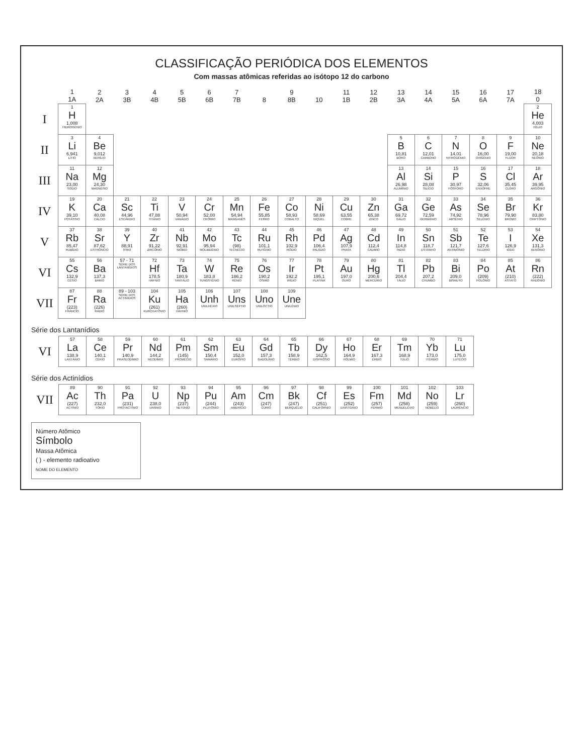CLASSIFICAÇÃO PERIÓDICA DOS ELEMENTOS
Com massas atômicas referidas ao isótopo 12 do carbono
| | 1 1A | 2 2A | 3 3B | 4 4B | 5 5B | 6 6B | 7 7B | 8 | 9 8B | 10 | 11 1B | 12 2B | 13 3A | 14 4A | 15 5A | 16 6A | 17 7A | 18 0 |
| --- | --- | --- | --- | --- | --- | --- | --- | --- | --- | --- | --- | --- | --- | --- | --- | --- | --- | --- |
| I | 1 H 1,008 HIDROGÊNIO | | | | | | | | | | | | | | | | | 2 He 4,003 HÉLIO |
| II | 3 Li 6,941 LÍTIO | 4 Be 9,012 BERÍLIO | | | | | | | | | | | 5 B 10,81 BORO | 6 C 12,01 CARBONO | 7 N 14,01 NITROGÊNIO | 8 O 16,00 OXIGÊNIO | 9 F 19,00 FLÚOR | 10 Ne 20,18 NEÔNIO |
| III | 11 Na 23,00 SÓDIO | 12 Mg 24,30 MAGNÉSIO | | | | | | | | | | | 13 Al 26,98 ALUMÍNIO | 14 Si 28,08 SILÍCIO | 15 P 30,97 FÓSFORO | 16 S 32,06 ENXOFRE | 17 Cl 35,45 CLORO | 18 Ar 39,95 ARGÔNIO |
| IV | 19 K 39,10 POTÁSSIO | 20 Ca 40,08 CÁLCIO | 21 Sc 44,96 ESCÂNDIO | 22 Ti 47,88 TITÂNIO | 23 V 50,94 VANÁDIO | 24 Cr 52,00 CRÔMIO | 25 Mn 54,94 MANGANÊS | 26 Fe 55,85 FERRO | 27 Co 58,93 COBALTO | 28 Ni 58,69 NÍQUEL | 29 Cu 63,55 COBRE | 30 Zn 65,38 ZINCO | 31 Ga 69,72 GÁLIO | 32 Ge 72,59 GERMÂNIO | 33 As 74,92 ARSÊNIO | 34 Se 78,96 SELÊNIO | 35 Br 79,90 BROMO | 36 Kr 83,80 CRIPTÔNIO |
| V | 37 Rb 85,47 RUBÍDIO | 38 Sr 87,62 ESTRÔNCIO | 39 Y 88,91 ÍTRIO | 40 Zr 91,22 ZIRCÔNIO | 41 Nb 92,91 NIÓBIO | 42 Mo 95,94 MOLIBDÊNIO | 43 Tc (98) TECNÉCIO | 44 Ru 101,1 RUTÊNIO | 45 Rh 102,9 RÓDIO | 46 Pd 106,4 PALÁDIO | 47 Ag 107,9 PRATA | 48 Cd 112,4 CÁDMIO | 49 In 114,8 ÍNDIO | 50 Sn 118,7 ESTANHO | 51 Sb 121,7 ANTIMÔNIO | 52 Te 127,6 TELÚRIO | 53 I 126,9 IODO | 54 Xe 131,3 XENÔNIO |
| VI | 55 Cs 132,9 CÉSIO | 56 Ba 137,3 BÁRIO | 57 - 71 SÉRIE DOS LANTANÍDIOS | 72 Hf 178,5 HÁFNIO | 73 Ta 180,9 TANTÁLIO | 74 W 183,8 TUNGSTÊNIO | 75 Re 186,2 RÊNIO | 76 Os 190,2 ÓSMIO | 77 Ir 192,2 IRÍDIO | 78 Pt 195,1 PLATINA | 79 Au 197,0 OURO | 80 Hg 200,6 MERCÚRIO | 81 Tl 204,4 TÁLIO | 82 Pb 207,2 CHUMBO | 83 Bi 209,0 BISMUTO | 84 Po (209) POLÔNIO | 85 At (210) ASTATO | 86 Rn (222) RADÔNIO |
| VII | 87 Fr (223) FRÂNCIO | 88 Ra (226) RÁDIO | 89 - 103 SÉRIE DOS ACTINÍDIOS | 104 Ku (261) KURCHATÓVIO | 105 Ha (260) HÁHNIO | 106 Unh UNILHÉXIO | 107 Uns UNILSÉPTIO | 108 Uno UNILÓCTIO | 109 Une UNILÊNIO | | | | | | | | | |
Série dos Lantanídios
| VI | 57 La 138,9 LANTÂNIO | 58 Ce 140,1 CÉRIO | 59 Pr 140,9 PRASEODÍMIO | 60 Nd 144,2 NEODÍMIO | 61 Pm (145) PROMÉCIO | 62 Sm 150,4 SAMÁRIO | 63 Eu 152,0 EURÓPIO | 64 Gd 157,3 GADOLÍNIO | 65 Tb 158,9 TÉRBIO | 66 Dy 162,5 DISPRÓSIO | 67 Ho 164,9 HÓLMIO | 68 Er 167,3 ÉRBIO | 69 Tm 168,9 TÚLIO | 70 Yb 173,0 ITÉRBIO | 71 Lu 175,0 LUTÉCIO |
Série dos Actinídios
| VII | 89 Ac (227) ACTÍNIO | 90 Th 232,0 TÓRIO | 91 Pa (231) PROTACTÍNIO | 92 U 238,0 URÂNIO | 93 Np (237) NETÚNIO | 94 Pu (244) PLUTÔNIO | 95 Am (243) AMERÍCIO | 96 Cm (247) CÚRIO | 97 Bk (247) BERQUÉLIO | 98 Cf (251) CALIFÓRNIO | 99 Es (252) EINSTÊINIO | 100 Fm (257) FÉRMIO | 101 Md (258) MENDELÉVIO | 102 No (259) NOBÉLIO | 103 Lr (260) LAURÊNCIO |
Número Atômico
Símbolo
Massa Atômica
( ) - elemento radioativo
NOME DO ELEMENTO